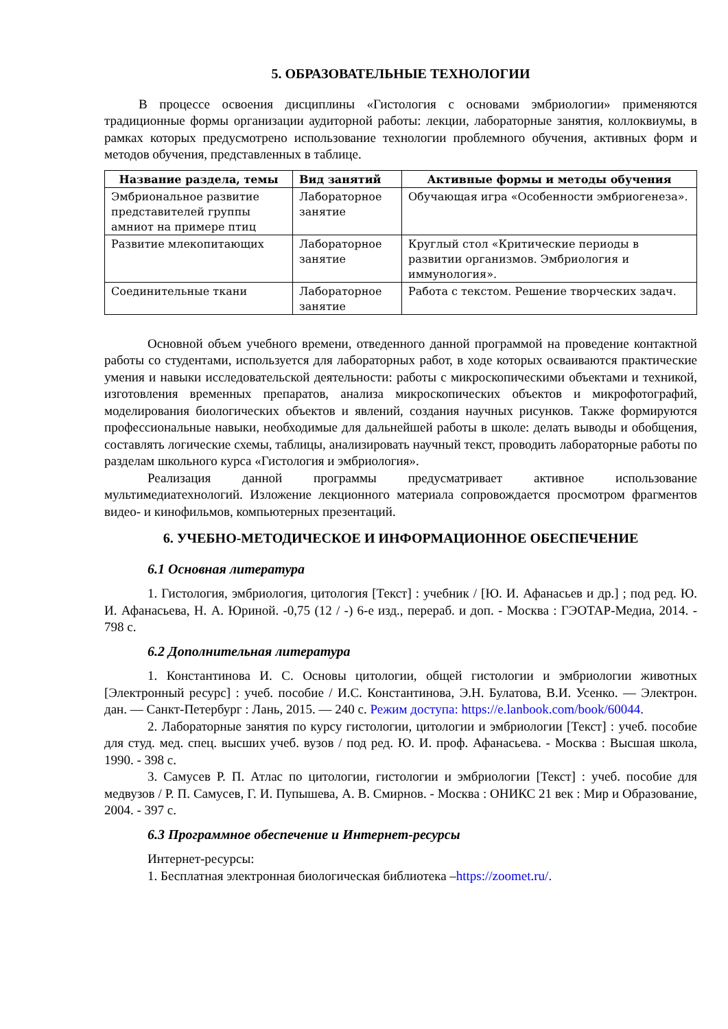5. ОБРАЗОВАТЕЛЬНЫЕ ТЕХНОЛОГИИ
В процессе освоения дисциплины «Гистология с основами эмбриологии» применяются традиционные формы организации аудиторной работы: лекции, лабораторные занятия, коллоквиумы, в рамках которых предусмотрено использование технологии проблемного обучения, активных форм и методов обучения, представленных в таблице.
| Название раздела, темы | Вид занятий | Активные формы и методы обучения |
| --- | --- | --- |
| Эмбриональное развитие представителей группы амниот на примере птиц | Лабораторное занятие | Обучающая игра «Особенности эмбриогенеза». |
| Развитие млекопитающих | Лабораторное занятие | Круглый стол «Критические периоды в развитии организмов. Эмбриология и иммунология». |
| Соединительные ткани | Лабораторное занятие | Работа с текстом. Решение творческих задач. |
Основной объем учебного времени, отведенного данной программой на проведение контактной работы со студентами, используется для лабораторных работ, в ходе которых осваиваются практические умения и навыки исследовательской деятельности: работы с микроскопическими объектами и техникой, изготовления временных препаратов, анализа микроскопических объектов и микрофотографий, моделирования биологических объектов и явлений, создания научных рисунков. Также формируются профессиональные навыки, необходимые для дальнейшей работы в школе: делать выводы и обобщения, составлять логические схемы, таблицы, анализировать научный текст, проводить лабораторные работы по разделам школьного курса «Гистология и эмбриология».
Реализация данной программы предусматривает активное использование мультимедиатехнологий. Изложение лекционного материала сопровождается просмотром фрагментов видео- и кинофильмов, компьютерных презентаций.
6. УЧЕБНО-МЕТОДИЧЕСКОЕ И ИНФОРМАЦИОННОЕ ОБЕСПЕЧЕНИЕ
6.1 Основная литература
1. Гистология, эмбриология, цитология [Текст] : учебник / [Ю. И. Афанасьев и др.] ; под ред. Ю. И. Афанасьева, Н. А. Юриной. -0,75 (12 / -) 6-е изд., перераб. и доп. - Москва : ГЭОТАР-Медиа, 2014. - 798 с.
6.2 Дополнительная литература
1. Константинова И. С. Основы цитологии, общей гистологии и эмбриологии животных [Электронный ресурс] : учеб. пособие / И.С. Константинова, Э.Н. Булатова, В.И. Усенко. — Электрон. дан. — Санкт-Петербург : Лань, 2015. — 240 с. Режим доступа: https://e.lanbook.com/book/60044.
2. Лабораторные занятия по курсу гистологии, цитологии и эмбриологии [Текст] : учеб. пособие для студ. мед. спец. высших учеб. вузов / под ред. Ю. И. проф. Афанасьева. - Москва : Высшая школа, 1990. - 398 с.
3. Самусев Р. П. Атлас по цитологии, гистологии и эмбриологии [Текст] : учеб. пособие для медвузов / Р. П. Самусев, Г. И. Пупышева, А. В. Смирнов. - Москва : ОНИКС 21 век : Мир и Образование, 2004. - 397 с.
6.3 Программное обеспечение и Интернет-ресурсы
Интернет-ресурсы:
1. Бесплатная электронная биологическая библиотека –https://zoomet.ru/.